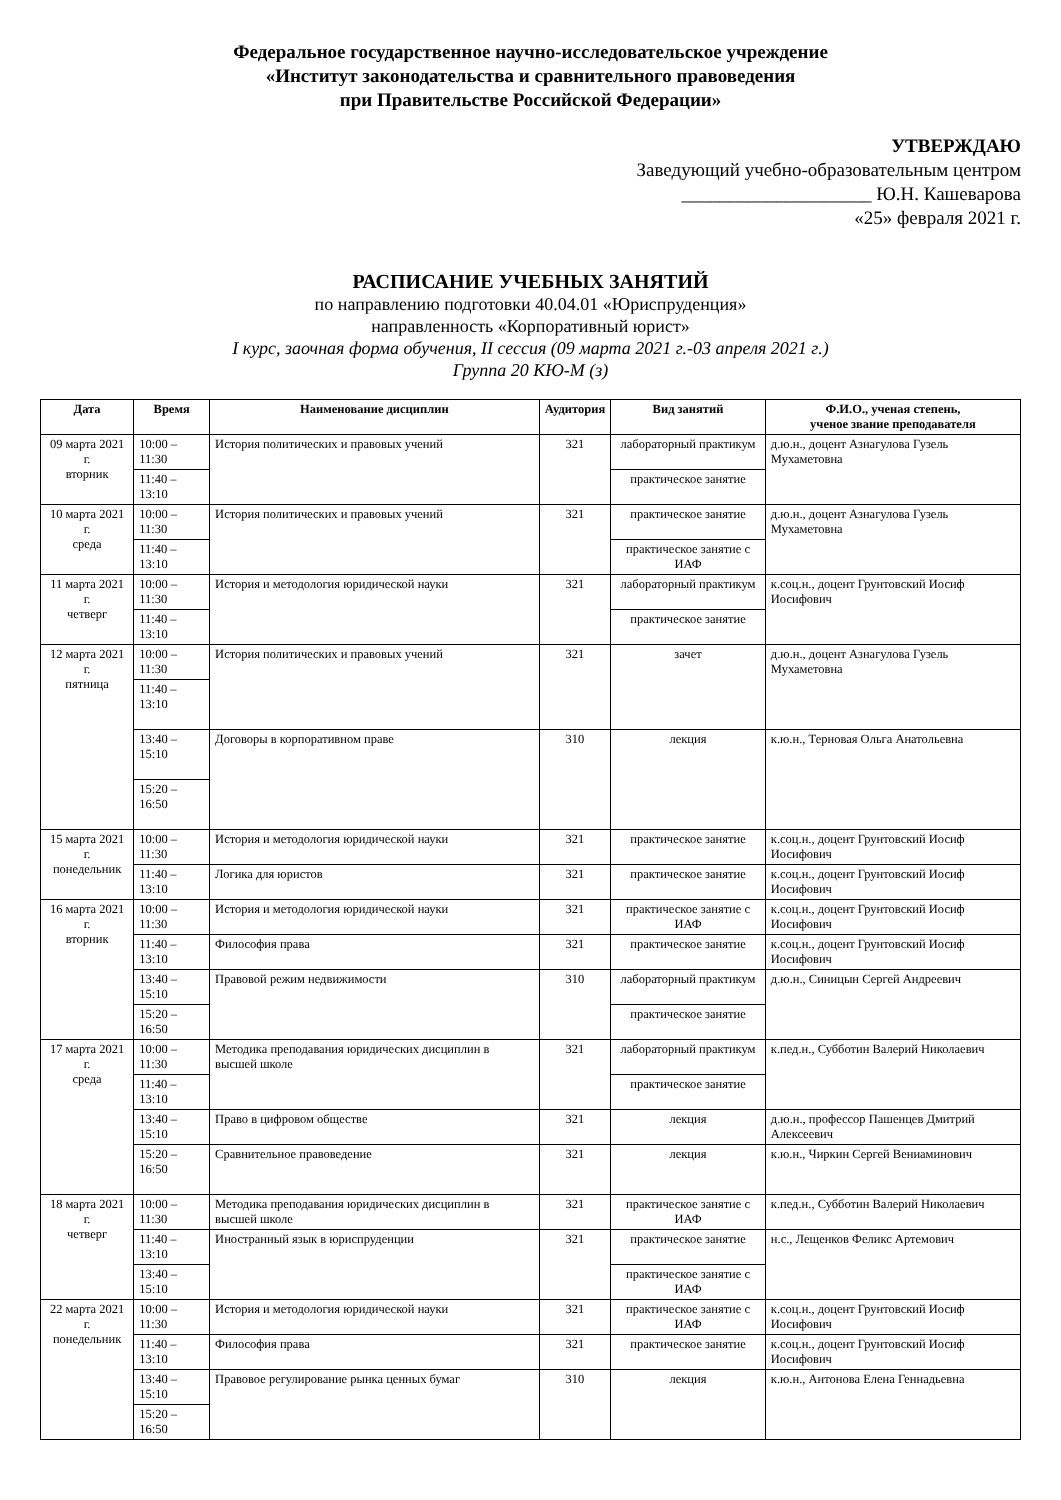Федеральное государственное научно-исследовательское учреждение
«Институт законодательства и сравнительного правоведения
при Правительстве Российской Федерации»
УТВЕРЖДАЮ
Заведующий учебно-образовательным центром
____________________ Ю.Н. Кашеварова
«25» февраля 2021 г.
РАСПИСАНИЕ УЧЕБНЫХ ЗАНЯТИЙ
по направлению подготовки 40.04.01 «Юриспруденция»
направленность «Корпоративный юрист»
I курс, заочная форма обучения, II сессия (09 марта 2021 г.-03 апреля 2021 г.)
Группа 20 КЮ-М (з)
| Дата | Время | Наименование дисциплин | Аудитория | Вид занятий | Ф.И.О., ученая степень, ученое звание преподавателя |
| --- | --- | --- | --- | --- | --- |
| 09 марта 2021 г. вторник | 10:00 – 11:30 | История политических и правовых учений | 321 | лабораторный практикум | д.ю.н., доцент Азнагулова Гузель Мухаметовна |
| | 11:40 – 13:10 | | | практическое занятие | |
| 10 марта 2021 г. среда | 10:00 – 11:30 | История политических и правовых учений | 321 | практическое занятие | д.ю.н., доцент Азнагулова Гузель Мухаметовна |
| | 11:40 – 13:10 | | | практическое занятие с ИАФ | |
| 11 марта 2021 г. четверг | 10:00 – 11:30 | История и методология юридической науки | 321 | лабораторный практикум | к.соц.н., доцент Грунтовский Иосиф Иосифович |
| | 11:40 – 13:10 | | | практическое занятие | |
| 12 марта 2021 г. пятница | 10:00 – 11:30 | История политических и правовых учений | 321 | зачет | д.ю.н., доцент Азнагулова Гузель Мухаметовна |
| | 11:40 – 13:10 | | | | |
| | 13:40 – 15:10 | Договоры в корпоративном праве | 310 | лекция | к.ю.н., Терновая Ольга Анатольевна |
| | 15:20 – 16:50 | | | | |
| 15 марта 2021 г. понедельник | 10:00 – 11:30 | История и методология юридической науки | 321 | практическое занятие | к.соц.н., доцент Грунтовский Иосиф Иосифович |
| | 11:40 – 13:10 | Логика для юристов | 321 | практическое занятие | к.соц.н., доцент Грунтовский Иосиф Иосифович |
| 16 марта 2021 г. вторник | 10:00 – 11:30 | История и методология юридической науки | 321 | практическое занятие с ИАФ | к.соц.н., доцент Грунтовский Иосиф Иосифович |
| | 11:40 – 13:10 | Философия права | 321 | практическое занятие | к.соц.н., доцент Грунтовский Иосиф Иосифович |
| | 13:40 – 15:10 | Правовой режим недвижимости | 310 | лабораторный практикум | д.ю.н., Синицын Сергей Андреевич |
| | 15:20 – 16:50 | | | практическое занятие | |
| 17 марта 2021 г. среда | 10:00 – 11:30 | Методика преподавания юридических дисциплин в высшей школе | 321 | лабораторный практикум | к.пед.н., Субботин Валерий Николаевич |
| | 11:40 – 13:10 | | | практическое занятие | |
| | 13:40 – 15:10 | Право в цифровом обществе | 321 | лекция | д.ю.н., профессор Пашенцев Дмитрий Алексеевич |
| | 15:20 – 16:50 | Сравнительное правоведение | 321 | лекция | к.ю.н., Чиркин Сергей Вениаминович |
| 18 марта 2021 г. четверг | 10:00 – 11:30 | Методика преподавания юридических дисциплин в высшей школе | 321 | практическое занятие с ИАФ | к.пед.н., Субботин Валерий Николаевич |
| | 11:40 – 13:10 | Иностранный язык в юриспруденции | 321 | практическое занятие | н.с., Лещенков Феликс Артемович |
| | 13:40 – 15:10 | | | практическое занятие с ИАФ | |
| 22 марта 2021 г. понедельник | 10:00 – 11:30 | История и методология юридической науки | 321 | практическое занятие с ИАФ | к.соц.н., доцент Грунтовский Иосиф Иосифович |
| | 11:40 – 13:10 | Философия права | 321 | практическое занятие | к.соц.н., доцент Грунтовский Иосиф Иосифович |
| | 13:40 – 15:10 | Правовое регулирование рынка ценных бумаг | 310 | лекция | к.ю.н., Антонова Елена Геннадьевна |
| | 15:20 – 16:50 | | | | |